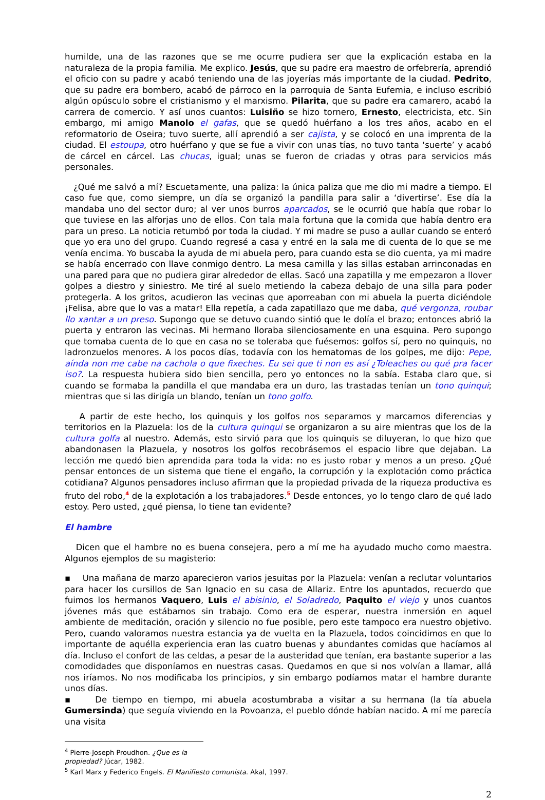humilde, una de las razones que se me ocurre pudiera ser que la explicación estaba en la naturaleza de la propia familia. Me explico. Jesús, que su padre era maestro de orfebrería, aprendió el oficio con su padre y acabó teniendo una de las joyerías más importante de la ciudad. Pedrito, que su padre era bombero, acabó de párroco en la parroquia de Santa Eufemia, e incluso escribió algún opúsculo sobre el cristianismo y el marxismo. Pilarita, que su padre era camarero, acabó la carrera de comercio. Y así unos cuantos: Luisiño se hizo tornero, Ernesto, electricista, etc. Sin embargo, mi amigo Manolo el gafas, que se quedó huérfano a los tres años, acabo en el reformatorio de Oseira; tuvo suerte, allí aprendió a ser cajista, y se colocó en una imprenta de la ciudad. El estoupa, otro huérfano y que se fue a vivir con unas tías, no tuvo tanta ‘suerte’ y acabó de cárcel en cárcel. Las chucas, igual; unas se fueron de criadas y otras para servicios más personales.
¿Qué me salvó a mí? Escuetamente, una paliza: la única paliza que me dio mi madre a tiempo. El caso fue que, como siempre, un día se organizó la pandilla para salir a ‘divertirse’. Ese día la mandaba uno del sector duro; al ver unos burros aparcados, se le ocurrió que había que robar lo que tuviese en las alforjas uno de ellos. Con tala mala fortuna que la comida que había dentro era para un preso. La noticia retumbó por toda la ciudad. Y mi madre se puso a aullar cuando se enteró que yo era uno del grupo. Cuando regresé a casa y entré en la sala me di cuenta de lo que se me venía encima. Yo buscaba la ayuda de mi abuela pero, para cuando esta se dio cuenta, ya mi madre se había encerrado con llave conmigo dentro. La mesa camilla y las sillas estaban arrinconadas en una pared para que no pudiera girar alrededor de ellas. Sacó una zapatilla y me empezaron a llover golpes a diestro y siniestro. Me tiré al suelo metiendo la cabeza debajo de una silla para poder protegerla. A los gritos, acudieron las vecinas que aporreaban con mi abuela la puerta diciéndole ¡Felisa, abre que lo vas a matar! Ella repetía, a cada zapatillazo que me daba, qué vergonza, roubar llo xantar a un preso. Supongo que se detuvo cuando sintió que le dolía el brazo; entonces abrió la puerta y entraron las vecinas. Mi hermano lloraba silenciosamente en una esquina. Pero supongo que tomaba cuenta de lo que en casa no se toleraba que fuésemos: golfos sí, pero no quinquis, no ladronzuelos menores. A los pocos días, todavía con los hematomas de los golpes, me dijo: Pepe, aínda non me cabe na cachola o que fixeches. Eu sei que ti non es así ¿Toleaches ou qué pra facer iso?. La respuesta hubiera sido bien sencilla, pero yo entonces no la sabía. Estaba claro que, si cuando se formaba la pandilla el que mandaba era un duro, las trastadas tenían un tono quinqui; mientras que si las dirigía un blando, tenían un tono golfo.
A partir de este hecho, los quinquis y los golfos nos separamos y marcamos diferencias y territorios en la Plazuela: los de la cultura quinqui se organizaron a su aire mientras que los de la cultura golfa al nuestro. Además, esto sirvió para que los quinquis se diluyeran, lo que hizo que abandonasen la Plazuela, y nosotros los golfos recobrásemos el espacio libre que dejaban. La lección me quedó bien aprendida para toda la vida: no es justo robar y menos a un preso. ¿Qué pensar entonces de un sistema que tiene el engaño, la corrupción y la explotación como práctica cotidiana? Algunos pensadores incluso afirman que la propiedad privada de la riqueza productiva es fruto del robo,<sup>4</sup> de la explotación a los trabajadores.<sup>5</sup> Desde entonces, yo lo tengo claro de qué lado estoy. Pero usted, ¿qué piensa, lo tiene tan evidente?
El hambre
Dicen que el hambre no es buena consejera, pero a mí me ha ayudado mucho como maestra. Algunos ejemplos de su magisterio:
▪ Una mañana de marzo aparecieron varios jesuitas por la Plazuela: venían a reclutar voluntarios para hacer los cursillos de San Ignacio en su casa de Allariz. Entre los apuntados, recuerdo que fuimos los hermanos Vaquero, Luis el abisinio, el Soladredo, Paquito el viejo y unos cuantos jóvenes más que estábamos sin trabajo. Como era de esperar, nuestra inmersión en aquel ambiente de meditación, oración y silencio no fue posible, pero este tampoco era nuestro objetivo. Pero, cuando valoramos nuestra estancia ya de vuelta en la Plazuela, todos coincidimos en que lo importante de aquélla experiencia eran las cuatro buenas y abundantes comidas que hacíamos al día. Incluso el confort de las celdas, a pesar de la austeridad que tenían, era bastante superior a las comodidades que disponíamos en nuestras casas. Quedamos en que si nos volvían a llamar, allá nos iríamos. No nos modificaba los principios, y sin embargo podíamos matar el hambre durante unos días.
▪ De tiempo en tiempo, mi abuela acostumbraba a visitar a su hermana (la tía abuela Gumersinda) que seguía viviendo en la Povoanza, el pueblo dónde habían nacido. A mí me parecía una visita
<sup>4</sup> Pierre-Joseph Proudhon. ¿Que es la propiedad? Júcar, 1982.
<sup>5</sup> Karl Marx y Federico Engels. El Manifiesto comunista. Akal, 1997.
2